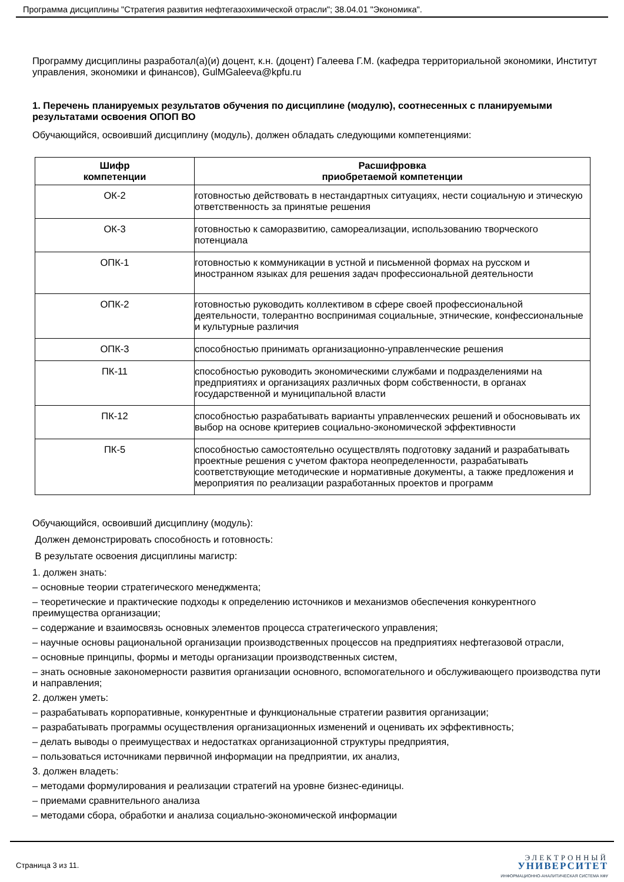Программа дисциплины "Стратегия развития нефтегазохимической отрасли"; 38.04.01 "Экономика".
Программу дисциплины разработал(а)(и) доцент, к.н. (доцент) Галеева Г.М. (кафедра территориальной экономики, Институт управления, экономики и финансов), GulMGaleeva@kpfu.ru
1. Перечень планируемых результатов обучения по дисциплине (модулю), соотнесенных с планируемыми результатами освоения ОПОП ВО
Обучающийся, освоивший дисциплину (модуль), должен обладать следующими компетенциями:
| Шифр компетенции | Расшифровка приобретаемой компетенции |
| --- | --- |
| ОК-2 | готовностью действовать в нестандартных ситуациях, нести социальную и этическую ответственность за принятые решения |
| ОК-3 | готовностью к саморазвитию, самореализации, использованию творческого потенциала |
| ОПК-1 | готовностью к коммуникации в устной и письменной формах на русском и иностранном языках для решения задач профессиональной деятельности |
| ОПК-2 | готовностью руководить коллективом в сфере своей профессиональной деятельности, толерантно воспринимая социальные, этнические, конфессиональные и культурные различия |
| ОПК-3 | способностью принимать организационно-управленческие решения |
| ПК-11 | способностью руководить экономическими службами и подразделениями на предприятиях и организациях различных форм собственности, в органах государственной и муниципальной власти |
| ПК-12 | способностью разрабатывать варианты управленческих решений и обосновывать их выбор на основе критериев социально-экономической эффективности |
| ПК-5 | способностью самостоятельно осуществлять подготовку заданий и разрабатывать проектные решения с учетом фактора неопределенности, разрабатывать соответствующие методические и нормативные документы, а также предложения и мероприятия по реализации разработанных проектов и программ |
Обучающийся, освоивший дисциплину (модуль):
Должен демонстрировать способность и готовность:
В результате освоения дисциплины магистр:
1. должен знать:
– основные теории стратегического менеджмента;
– теоретические и практические подходы к определению источников и механизмов обеспечения конкурентного преимущества организации;
– содержание и взаимосвязь основных элементов процесса стратегического управления;
– научные основы рациональной организации производственных процессов на предприятиях нефтегазовой отрасли,
– основные принципы, формы и методы организации производственных систем,
– знать основные закономерности развития организации основного, вспомогательного и обслуживающего производства пути и направления;
2. должен уметь:
– разрабатывать корпоративные, конкурентные и функциональные стратегии развития организации;
– разрабатывать программы осуществления организационных изменений и оценивать их эффективность;
– делать выводы о преимуществах и недостатках организационной структуры предприятия,
– пользоваться источниками первичной информации на предприятии, их анализ,
3. должен владеть:
– методами формулирования и реализации стратегий на уровне бизнес-единицы.
– приемами сравнительного анализа
– методами сбора, обработки и анализа социально-экономической информации
Страница 3 из 11.
ЭЛЕКТРОННЫЙ
УНИВЕРСИТЕТ
ИНФОРМАЦИОННО-АНАЛИТИЧЕСКАЯ СИСТЕМА КФУ